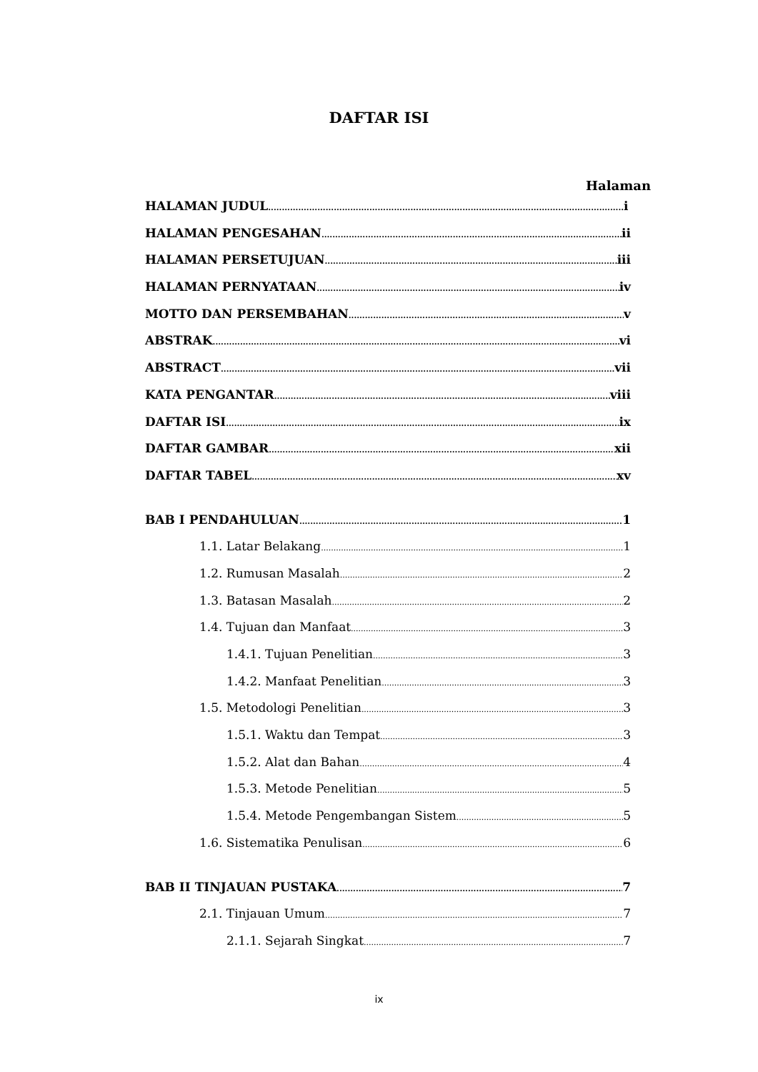DAFTAR ISI
Halaman
HALAMAN JUDUL i
HALAMAN PENGESAHAN ii
HALAMAN PERSETUJUAN iii
HALAMAN PERNYATAAN iv
MOTTO DAN PERSEMBAHAN v
ABSTRAK vi
ABSTRACT vii
KATA PENGANTAR viii
DAFTAR ISI ix
DAFTAR GAMBAR xii
DAFTAR TABEL xv
BAB I PENDAHULUAN 1
1.1. Latar Belakang 1
1.2. Rumusan Masalah 2
1.3. Batasan Masalah 2
1.4. Tujuan dan Manfaat 3
1.4.1. Tujuan Penelitian 3
1.4.2. Manfaat Penelitian 3
1.5. Metodologi Penelitian 3
1.5.1. Waktu dan Tempat 3
1.5.2. Alat dan Bahan 4
1.5.3. Metode Penelitian 5
1.5.4. Metode Pengembangan Sistem 5
1.6. Sistematika Penulisan 6
BAB II TINJAUAN PUSTAKA 7
2.1. Tinjauan Umum 7
2.1.1. Sejarah Singkat 7
ix